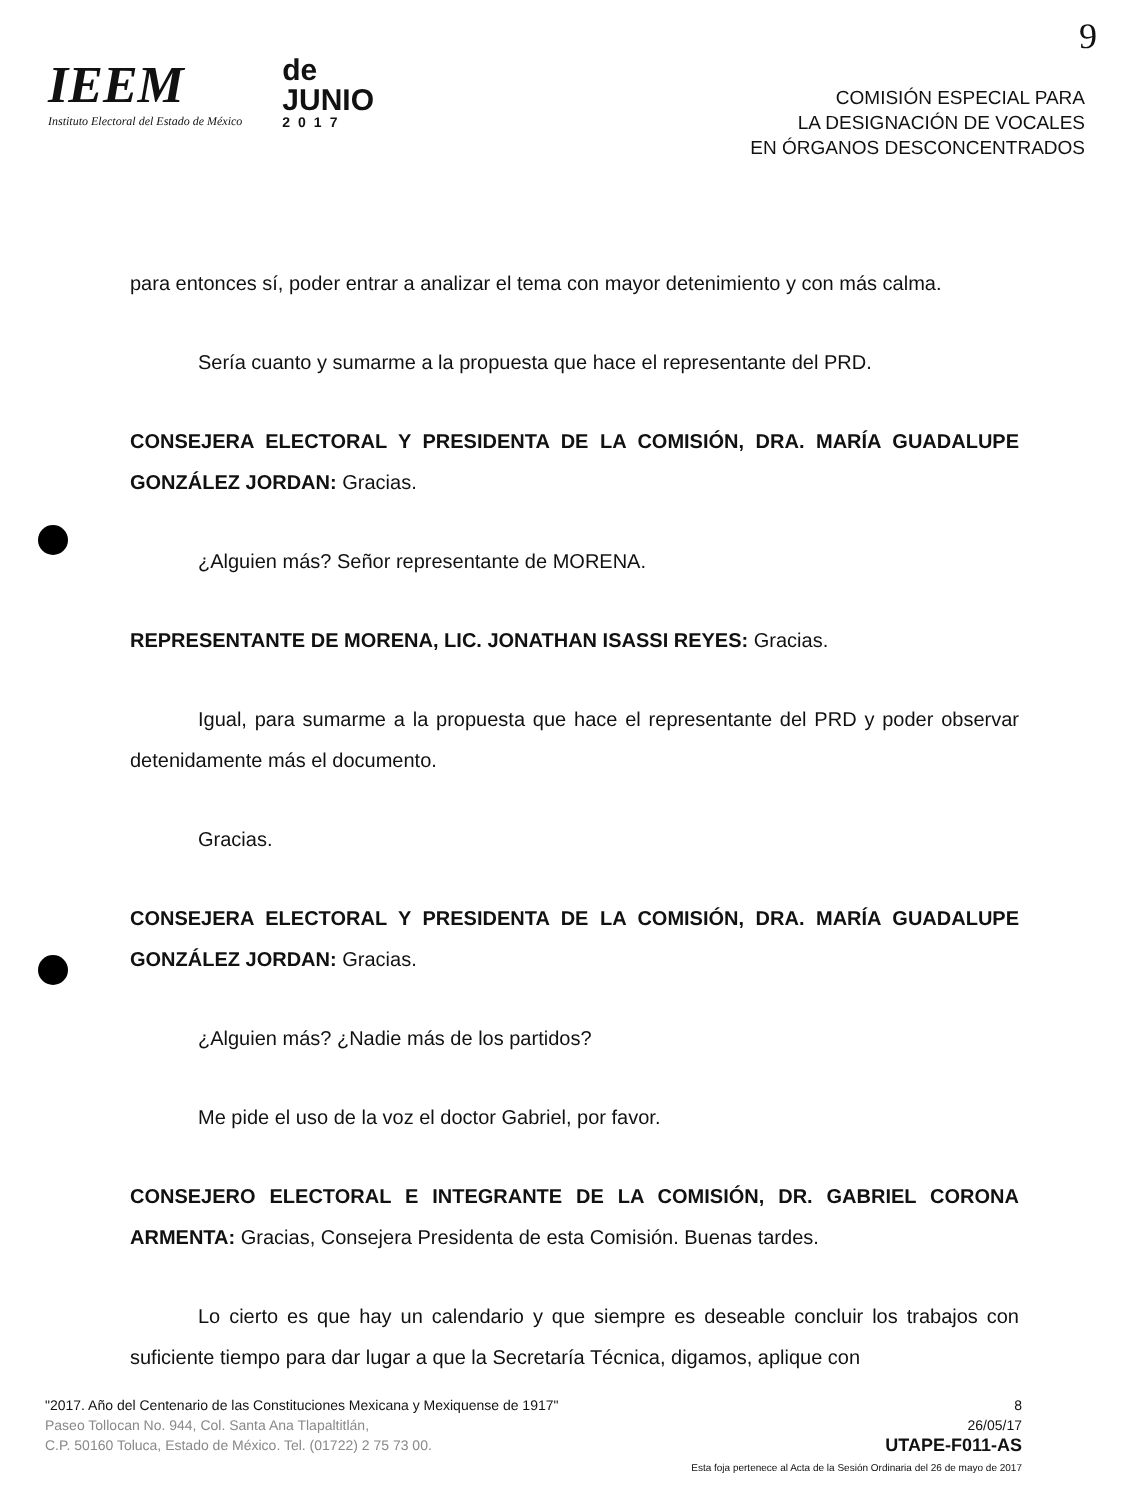9
IEEM
Instituto Electoral del Estado de México
de
JUNIO
2017
COMISIÓN ESPECIAL PARA
LA DESIGNACIÓN DE VOCALES
EN ÓRGANOS DESCONCENTRADOS
para entonces sí, poder entrar a analizar el tema con mayor detenimiento y con más calma.
Sería cuanto y sumarme a la propuesta que hace el representante del PRD.
CONSEJERA ELECTORAL Y PRESIDENTA DE LA COMISIÓN, DRA. MARÍA GUADALUPE GONZÁLEZ JORDAN: Gracias.
¿Alguien más? Señor representante de MORENA.
REPRESENTANTE DE MORENA, LIC. JONATHAN ISASSI REYES: Gracias.
Igual, para sumarme a la propuesta que hace el representante del PRD y poder observar detenidamente más el documento.
Gracias.
CONSEJERA ELECTORAL Y PRESIDENTA DE LA COMISIÓN, DRA. MARÍA GUADALUPE GONZÁLEZ JORDAN: Gracias.
¿Alguien más? ¿Nadie más de los partidos?
Me pide el uso de la voz el doctor Gabriel, por favor.
CONSEJERO ELECTORAL E INTEGRANTE DE LA COMISIÓN, DR. GABRIEL CORONA ARMENTA: Gracias, Consejera Presidenta de esta Comisión. Buenas tardes.
Lo cierto es que hay un calendario y que siempre es deseable concluir los trabajos con suficiente tiempo para dar lugar a que la Secretaría Técnica, digamos, aplique con
"2017. Año del Centenario de las Constituciones Mexicana y Mexiquense de 1917"
Paseo Tollocan No. 944, Col. Santa Ana Tlapaltitlán,
C.P. 50160 Toluca, Estado de México. Tel. (01722) 2 75 73 00.
8
26/05/17
UTAPE-F011-AS
Esta foja pertenece al Acta de la Sesión Ordinaria del 26 de mayo de 2017